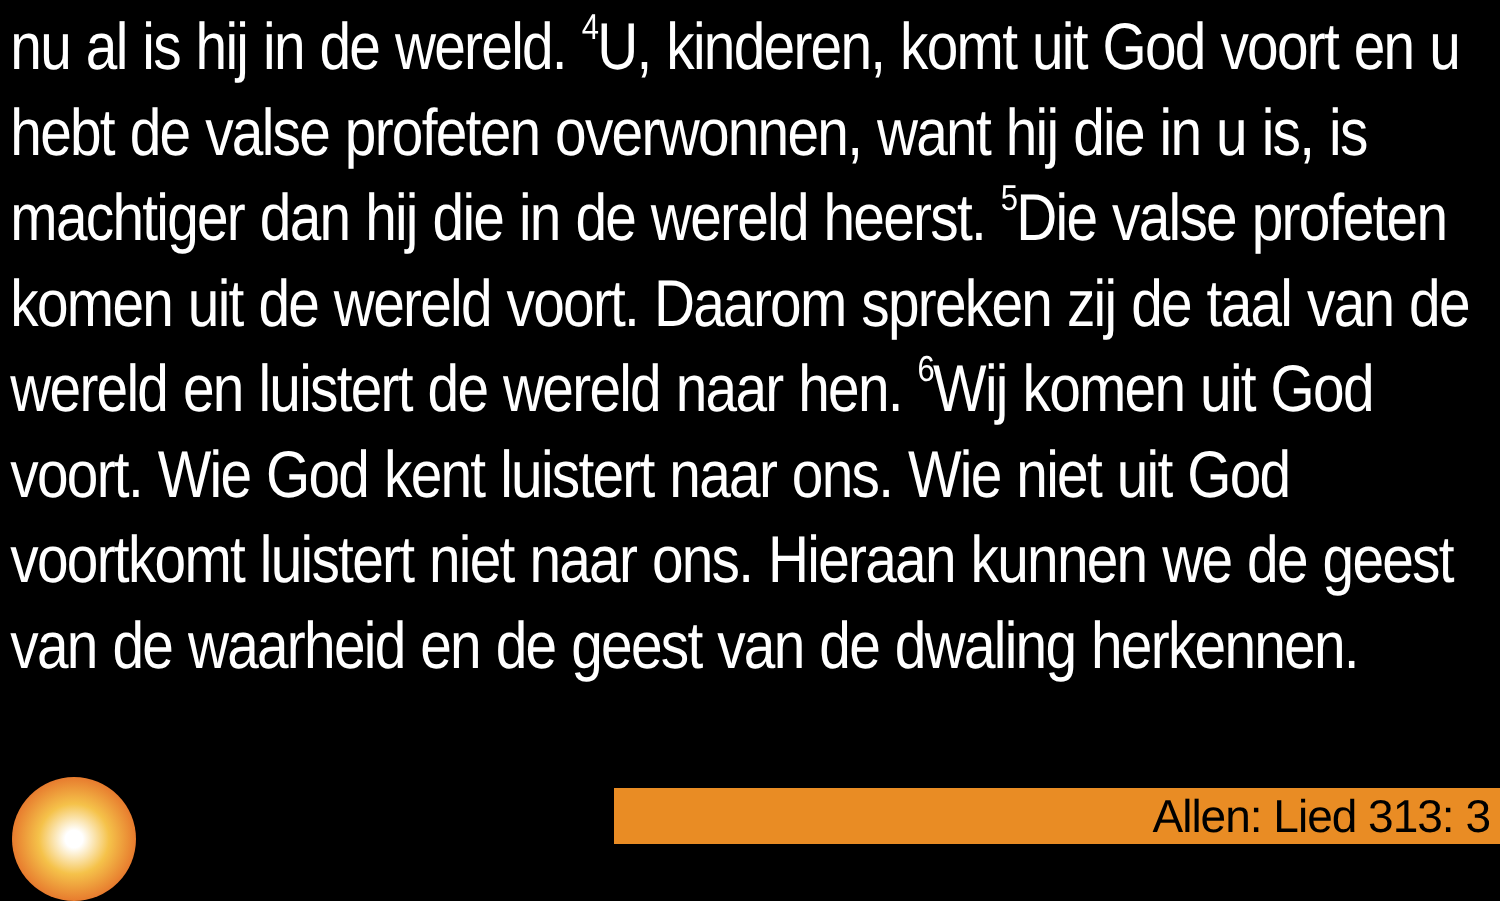nu al is hij in de wereld. <sup>4</sup>U, kinderen, komt uit God voort en u hebt de valse profeten overwonnen, want hij die in u is, is machtiger dan hij die in de wereld heerst. <sup>5</sup>Die valse profeten komen uit de wereld voort. Daarom spreken zij de taal van de wereld en luistert de wereld naar hen. <sup>6</sup>Wij komen uit God voort. Wie God kent luistert naar ons. Wie niet uit God voortkomt luistert niet naar ons. Hieraan kunnen we de geest van de waarheid en de geest van de dwaling herkennen.
Allen: Lied 313: 3